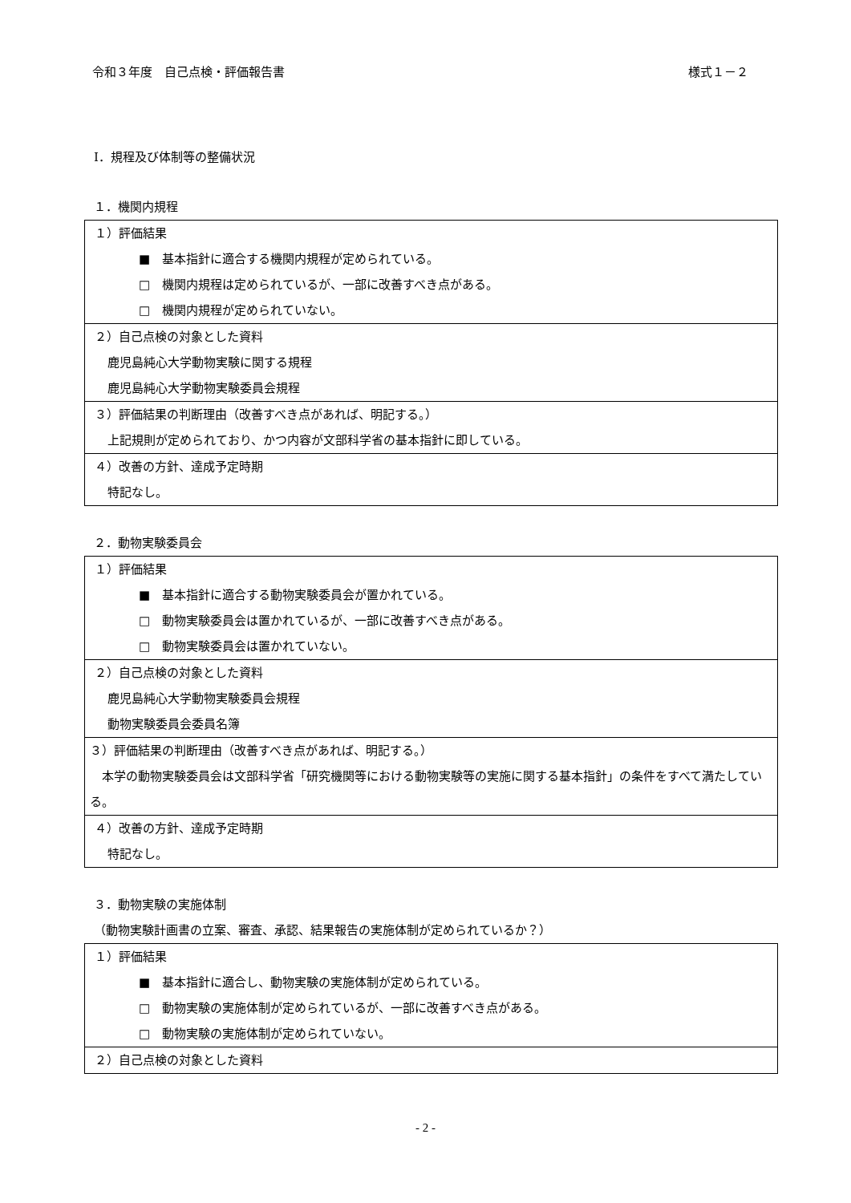令和３年度　自己点検・評価報告書 様式１－２
Ⅰ．規程及び体制等の整備状況
１．機関内規程
| １）評価結果 ■ 基本指針に適合する機関内規程が定められている。 □ 機関内規程は定められているが、一部に改善すべき点がある。 □ 機関内規程が定められていない。 |
| ２）自己点検の対象とした資料 鹿児島純心大学動物実験に関する規程 鹿児島純心大学動物実験委員会規程 |
| ３）評価結果の判断理由（改善すべき点があれば、明記する。） 上記規則が定められており、かつ内容が文部科学省の基本指針に即している。 |
| ４）改善の方針、達成予定時期 特記なし。 |
２．動物実験委員会
| １）評価結果 ■ 基本指針に適合する動物実験委員会が置かれている。 □ 動物実験委員会は置かれているが、一部に改善すべき点がある。 □ 動物実験委員会は置かれていない。 |
| ２）自己点検の対象とした資料 鹿児島純心大学動物実験委員会規程 動物実験委員会委員名簿 |
| ３）評価結果の判断理由（改善すべき点があれば、明記する。） 本学の動物実験委員会は文部科学省「研究機関等における動物実験等の実施に関する基本指針」の条件をすべて満たしている。 |
| ４）改善の方針、達成予定時期 特記なし。 |
３．動物実験の実施体制
（動物実験計画書の立案、審査、承認、結果報告の実施体制が定められているか？）
| １）評価結果 ■ 基本指針に適合し、動物実験の実施体制が定められている。 □ 動物実験の実施体制が定められているが、一部に改善すべき点がある。 □ 動物実験の実施体制が定められていない。 |
| ２）自己点検の対象とした資料 |
- 2 -